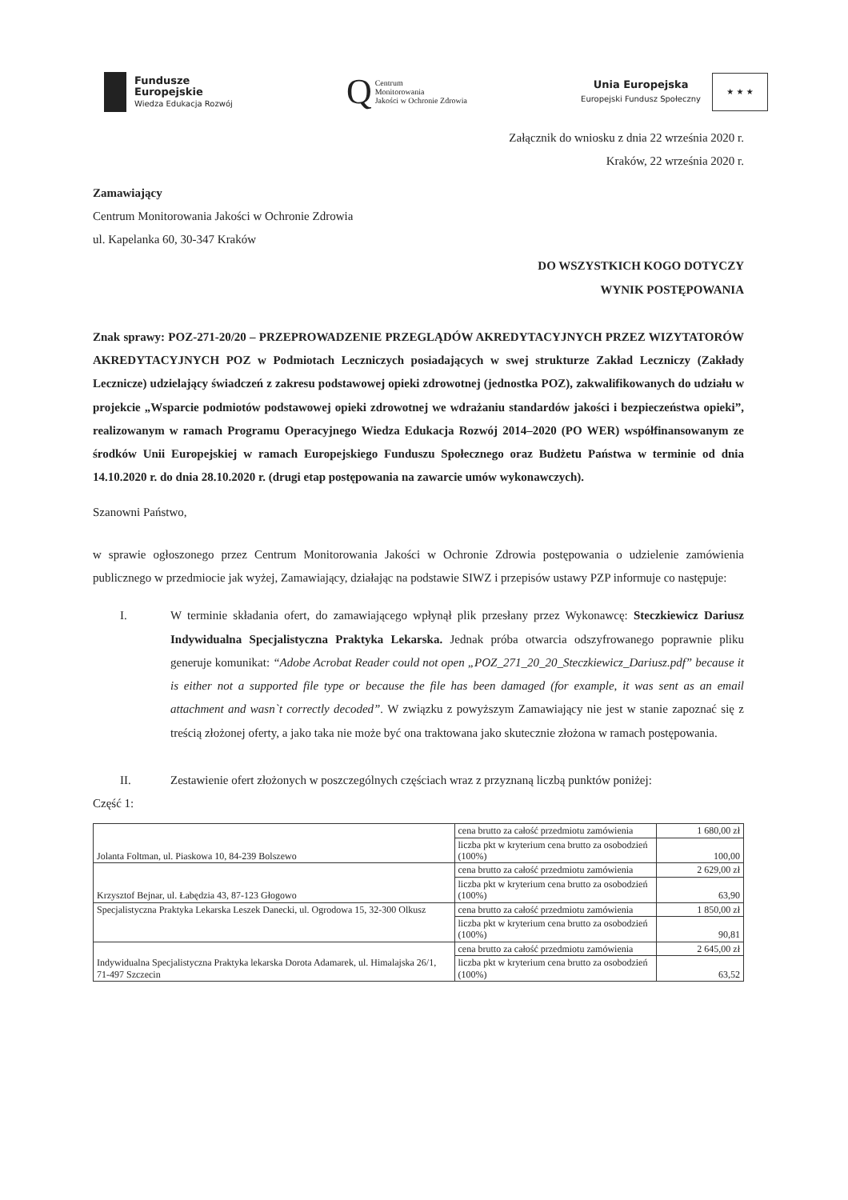Fundusze
Europejskie
Wiedza Edukacja Rozwój
Q Centrum
Monitorowania
Jakości w Ochronie Zdrowia
Unia Europejska
Europejski Fundusz Społeczny
★ ★ ★
Załącznik do wniosku z dnia 22 września 2020 r.
Kraków, 22 września 2020 r.
Zamawiający
Centrum Monitorowania Jakości w Ochronie Zdrowia
ul. Kapelanka 60, 30-347 Kraków
DO WSZYSTKICH KOGO DOTYCZY
WYNIK POSTĘPOWANIA
Znak sprawy: POZ-271-20/20 – PRZEPROWADZENIE PRZEGLĄDÓW AKREDYTACYJNYCH PRZEZ WIZYTATORÓW AKREDYTACYJNYCH POZ w Podmiotach Leczniczych posiadających w swej strukturze Zakład Leczniczy (Zakłady Lecznicze) udzielający świadczeń z zakresu podstawowej opieki zdrowotnej (jednostka POZ), zakwalifikowanych do udziału w projekcie „Wsparcie podmiotów podstawowej opieki zdrowotnej we wdrażaniu standardów jakości i bezpieczeństwa opieki”, realizowanym w ramach Programu Operacyjnego Wiedza Edukacja Rozwój 2014–2020 (PO WER) współfinansowanym ze środków Unii Europejskiej w ramach Europejskiego Funduszu Społecznego oraz Budżetu Państwa w terminie od dnia 14.10.2020 r. do dnia 28.10.2020 r. (drugi etap postępowania na zawarcie umów wykonawczych).
Szanowni Państwo,
w sprawie ogłoszonego przez Centrum Monitorowania Jakości w Ochronie Zdrowia postępowania o udzielenie zamówienia publicznego w przedmiocie jak wyżej, Zamawiający, działając na podstawie SIWZ i przepisów ustawy PZP informuje co następuje:
I. W terminie składania ofert, do zamawiającego wpłynął plik przesłany przez Wykonawcę: Steczkiewicz Dariusz Indywidualna Specjalistyczna Praktyka Lekarska. Jednak próba otwarcia odszyfrowanego poprawnie pliku generuje komunikat: “Adobe Acrobat Reader could not open „POZ_271_20_20_Steczkiewicz_Dariusz.pdf” because it is either not a supported file type or because the file has been damaged (for example, it was sent as an email attachment and wasn`t correctly decoded”. W związku z powyższym Zamawiający nie jest w stanie zapoznać się z treścią złożonej oferty, a jako taka nie może być ona traktowana jako skutecznie złożona w ramach postępowania.
II. Zestawienie ofert złożonych w poszczególnych częściach wraz z przyznaną liczbą punktów poniżej:
Część 1:
| Jolanta Foltman, ul. Piaskowa 10, 84-239 Bolszewo | cena brutto za całość przedmiotu zamówienia | 1 680,00 zł |
| | liczba pkt w kryterium cena brutto za osobodzień (100%) | 100,00 |
| Krzysztof Bejnar, ul. Łabędzia 43, 87-123 Głogowo | cena brutto za całość przedmiotu zamówienia | 2 629,00 zł |
| | liczba pkt w kryterium cena brutto za osobodzień (100%) | 63,90 |
| Specjalistyczna Praktyka Lekarska Leszek Danecki, ul. Ogrodowa 15, 32-300 Olkusz | cena brutto za całość przedmiotu zamówienia | 1 850,00 zł |
| | liczba pkt w kryterium cena brutto za osobodzień (100%) | 90,81 |
| Indywidualna Specjalistyczna Praktyka lekarska Dorota Adamarek, ul. Himalajska 26/1, 71-497 Szczecin | cena brutto za całość przedmiotu zamówienia | 2 645,00 zł |
| | liczba pkt w kryterium cena brutto za osobodzień (100%) | 63,52 |